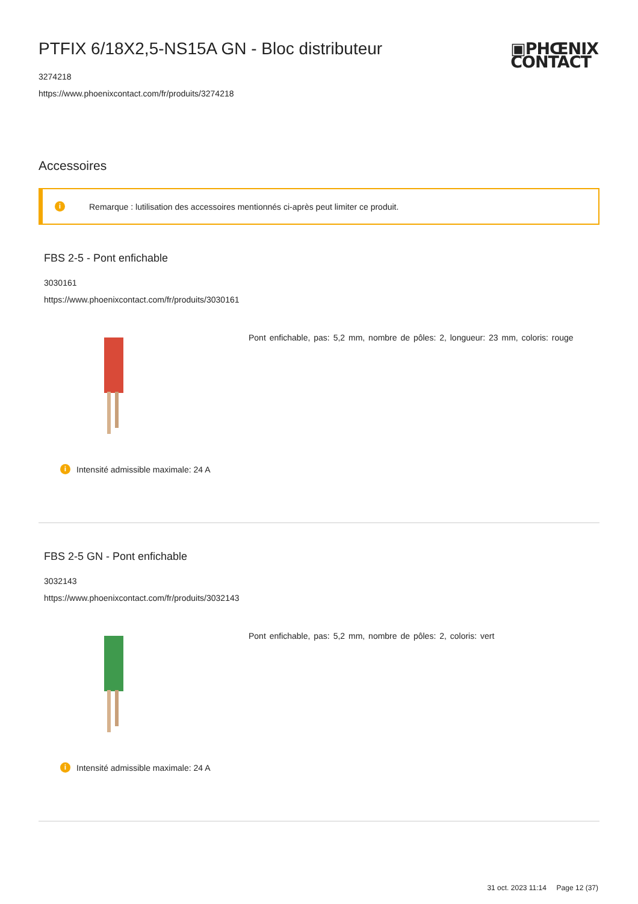▣PHŒNIX
CONTACT
PTFIX 6/18X2,5-NS15A GN - Bloc distributeur
3274218
https://www.phoenixcontact.com/fr/produits/3274218
Accessoires
i Remarque : lutilisation des accessoires mentionnés ci-après peut limiter ce produit.
FBS 2-5 - Pont enfichable
3030161
https://www.phoenixcontact.com/fr/produits/3030161
Pont enfichable, pas: 5,2 mm, nombre de pôles: 2, longueur: 23 mm, coloris: rouge
i Intensité admissible maximale: 24 A
FBS 2-5 GN - Pont enfichable
3032143
https://www.phoenixcontact.com/fr/produits/3032143
Pont enfichable, pas: 5,2 mm, nombre de pôles: 2, coloris: vert
i Intensité admissible maximale: 24 A
31 oct. 2023 11:14 Page 12 (37)